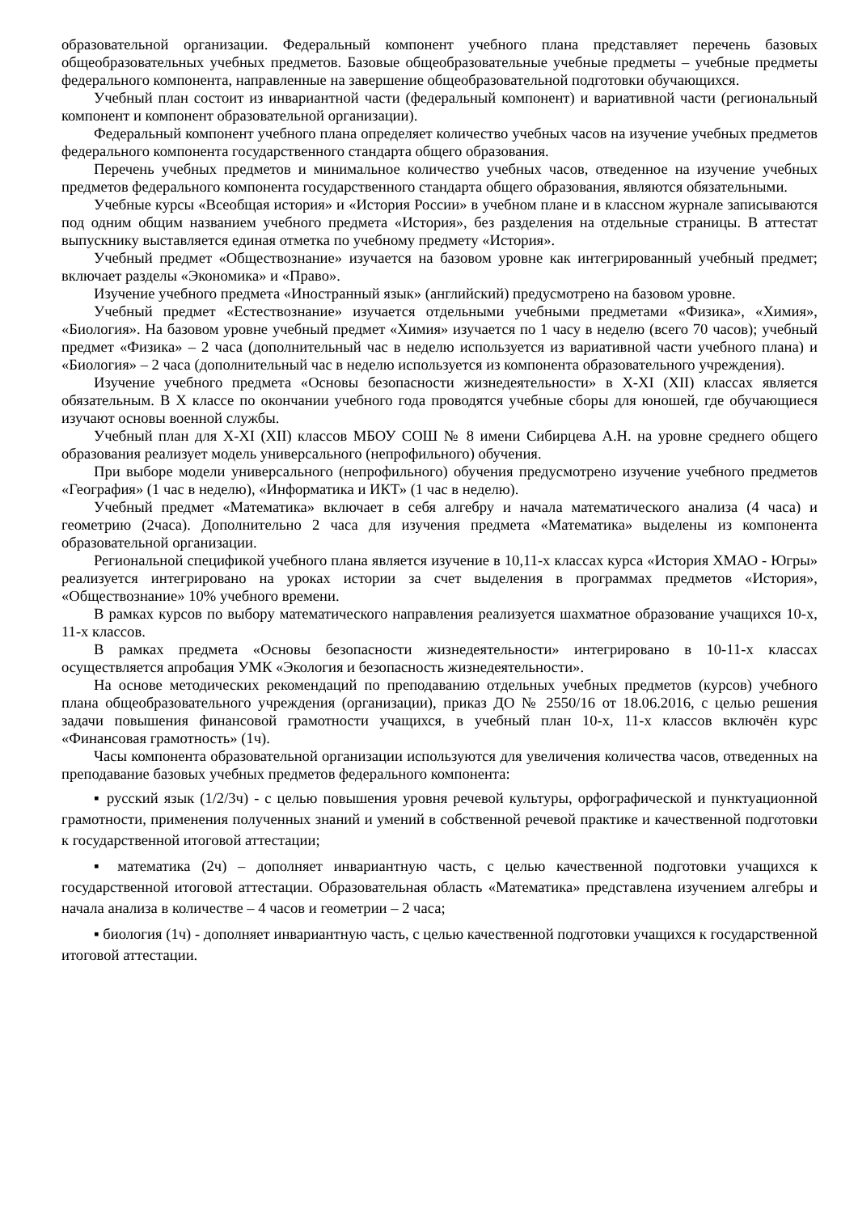образовательной организации. Федеральный компонент учебного плана представляет перечень базовых общеобразовательных учебных предметов. Базовые общеобразовательные учебные предметы – учебные предметы федерального компонента, направленные на завершение общеобразовательной подготовки обучающихся.
Учебный план состоит из инвариантной части (федеральный компонент) и вариативной части (региональный компонент и компонент образовательной организации).
Федеральный компонент учебного плана определяет количество учебных часов на изучение учебных предметов федерального компонента государственного стандарта общего образования.
Перечень учебных предметов и минимальное количество учебных часов, отведенное на изучение учебных предметов федерального компонента государственного стандарта общего образования, являются обязательными.
Учебные курсы «Всеобщая история» и «История России» в учебном плане и в классном журнале записываются под одним общим названием учебного предмета «История», без разделения на отдельные страницы. В аттестат выпускнику выставляется единая отметка по учебному предмету «История».
Учебный предмет «Обществознание» изучается на базовом уровне как интегрированный учебный предмет; включает разделы «Экономика» и «Право».
Изучение учебного предмета «Иностранный язык» (английский) предусмотрено на базовом уровне.
Учебный предмет «Естествознание» изучается отдельными учебными предметами «Физика», «Химия», «Биология». На базовом уровне учебный предмет «Химия» изучается по 1 часу в неделю (всего 70 часов); учебный предмет «Физика» – 2 часа (дополнительный час в неделю используется из вариативной части учебного плана) и «Биология» – 2 часа (дополнительный час в неделю используется из компонента образовательного учреждения).
Изучение учебного предмета «Основы безопасности жизнедеятельности» в X-XI (XII) классах является обязательным. В X классе по окончании учебного года проводятся учебные сборы для юношей, где обучающиеся изучают основы военной службы.
Учебный план для X-XI (XII) классов МБОУ СОШ № 8 имени Сибирцева А.Н. на уровне среднего общего образования реализует модель универсального (непрофильного) обучения.
При выборе модели универсального (непрофильного) обучения предусмотрено изучение учебного предметов «География» (1 час в неделю), «Информатика и ИКТ» (1 час в неделю).
Учебный предмет «Математика» включает в себя алгебру и начала математического анализа (4 часа) и геометрию (2часа). Дополнительно 2 часа для изучения предмета «Математика» выделены из компонента образовательной организации.
Региональной спецификой учебного плана является изучение в 10,11-х классах курса «История ХМАО - Югры» реализуется интегрировано на уроках истории за счет выделения в программах предметов «История», «Обществознание» 10% учебного времени.
В рамках курсов по выбору математического направления реализуется шахматное образование учащихся 10-х, 11-х классов.
В рамках предмета «Основы безопасности жизнедеятельности» интегрировано в 10-11-х классах осуществляется апробация УМК «Экология и безопасность жизнедеятельности».
На основе методических рекомендаций по преподаванию отдельных учебных предметов (курсов) учебного плана общеобразовательного учреждения (организации), приказ ДО № 2550/16 от 18.06.2016, с целью решения задачи повышения финансовой грамотности учащихся, в учебный план 10-х, 11-х классов включён курс «Финансовая грамотность» (1ч).
Часы компонента образовательной организации используются для увеличения количества часов, отведенных на преподавание базовых учебных предметов федерального компонента:
▪ русский язык (1/2/3ч) - с целью повышения уровня речевой культуры, орфографической и пунктуационной грамотности, применения полученных знаний и умений в собственной речевой практике и качественной подготовки к государственной итоговой аттестации;
▪ математика (2ч) – дополняет инвариантную часть, с целью качественной подготовки учащихся к государственной итоговой аттестации. Образовательная область «Математика» представлена изучением алгебры и начала анализа в количестве – 4 часов и геометрии – 2 часа;
▪ биология (1ч) - дополняет инвариантную часть, с целью качественной подготовки учащихся к государственной итоговой аттестации.